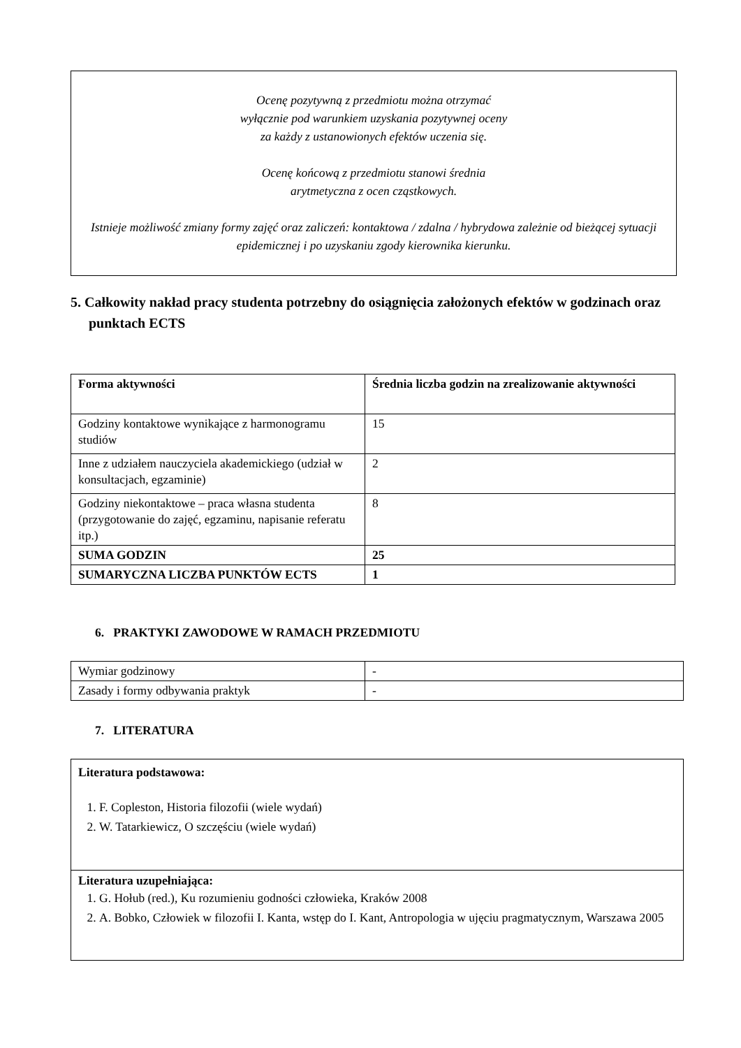Ocenę pozytywną z przedmiotu można otrzymać
wyłącznie pod warunkiem uzyskania pozytywnej oceny
za każdy z ustanowionych efektów uczenia się.
Ocenę końcową z przedmiotu stanowi średnia
arytmetyczna z ocen cząstkowych.
Istnieje możliwość zmiany formy zajęć oraz zaliczeń: kontaktowa / zdalna / hybrydowa zależnie od bieżącej sytuacji epidemicznej i po uzyskaniu zgody kierownika kierunku.
5. Całkowity nakład pracy studenta potrzebny do osiągnięcia założonych efektów w godzinach oraz punktach ECTS
| Forma aktywności | Średnia liczba godzin na zrealizowanie aktywności |
| Godziny kontaktowe wynikające z harmonogramu studiów | 15 |
| Inne z udziałem nauczyciela akademickiego (udział w konsultacjach, egzaminie) | 2 |
| Godziny niekontaktowe – praca własna studenta (przygotowanie do zajęć, egzaminu, napisanie referatu itp.) | 8 |
| SUMA GODZIN | 25 |
| SUMARYCZNA LICZBA PUNKTÓW ECTS | 1 |
6. PRAKTYKI ZAWODOWE W RAMACH PRZEDMIOTU
| Wymiar godzinowy | - |
| Zasady i formy odbywania praktyk | - |
7. LITERATURA
Literatura podstawowa:
1. F. Copleston, Historia filozofii (wiele wydań)
2. W. Tatarkiewicz, O szczęściu (wiele wydań)
Literatura uzupełniająca:
1. G. Hołub (red.), Ku rozumieniu godności człowieka, Kraków 2008
2. A. Bobko, Człowiek w filozofii I. Kanta, wstęp do I. Kant, Antropologia w ujęciu pragmatycznym, Warszawa 2005